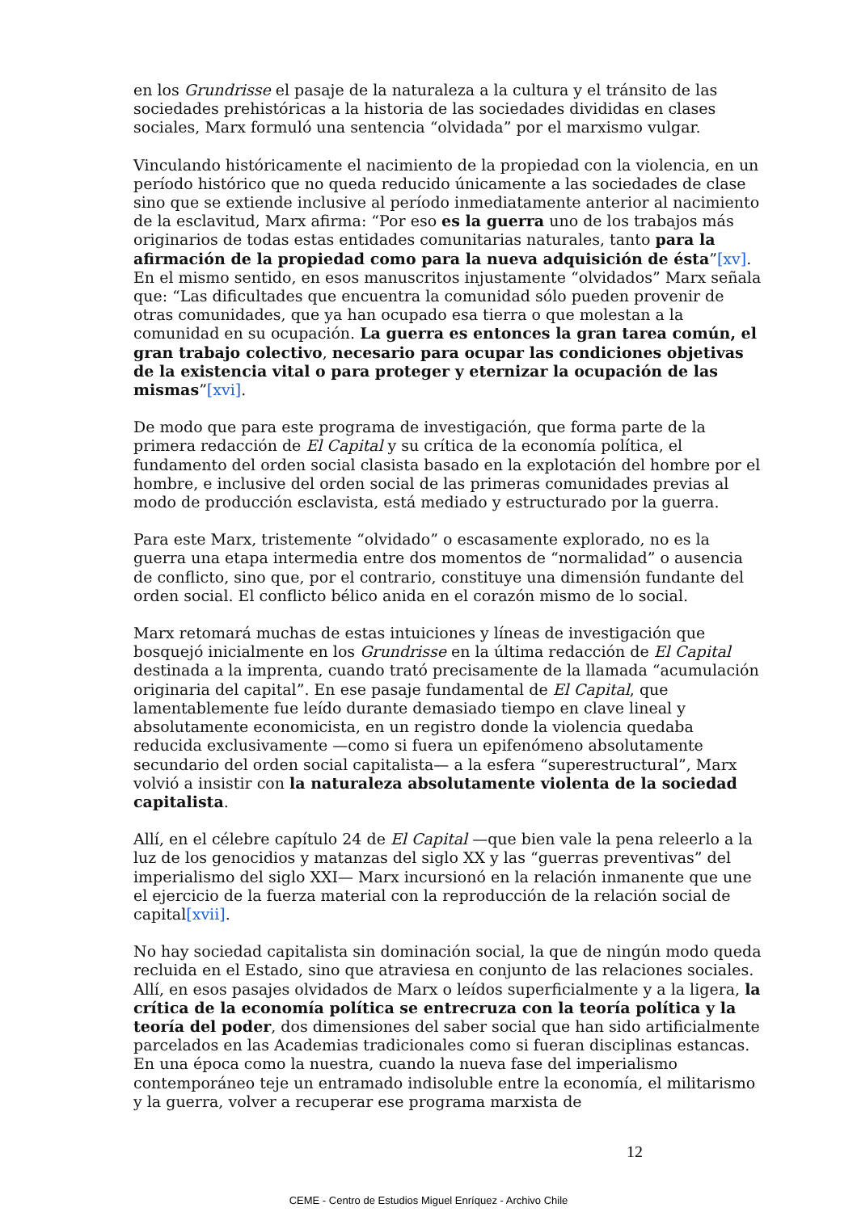en los Grundrisse el pasaje de la naturaleza a la cultura y el tránsito de las sociedades prehistóricas a la historia de las sociedades divididas en clases sociales, Marx formuló una sentencia “olvidada” por el marxismo vulgar.
Vinculando históricamente el nacimiento de la propiedad con la violencia, en un período histórico que no queda reducido únicamente a las sociedades de clase sino que se extiende inclusive al período inmediatamente anterior al nacimiento de la esclavitud, Marx afirma: “Por eso es la guerra uno de los trabajos más originarios de todas estas entidades comunitarias naturales, tanto para la afirmación de la propiedad como para la nueva adquisición de ésta”[xv]. En el mismo sentido, en esos manuscritos injustamente “olvidados” Marx señala que: “Las dificultades que encuentra la comunidad sólo pueden provenir de otras comunidades, que ya han ocupado esa tierra o que molestan a la comunidad en su ocupación. La guerra es entonces la gran tarea común, el gran trabajo colectivo, necesario para ocupar las condiciones objetivas de la existencia vital o para proteger y eternizar la ocupación de las mismas”[xvi].
De modo que para este programa de investigación, que forma parte de la primera redacción de El Capital y su crítica de la economía política, el fundamento del orden social clasista basado en la explotación del hombre por el hombre, e inclusive del orden social de las primeras comunidades previas al modo de producción esclavista, está mediado y estructurado por la guerra.
Para este Marx, tristemente “olvidado” o escasamente explorado, no es la guerra una etapa intermedia entre dos momentos de “normalidad” o ausencia de conflicto, sino que, por el contrario, constituye una dimensión fundante del orden social. El conflicto bélico anida en el corazón mismo de lo social.
Marx retomará muchas de estas intuiciones y líneas de investigación que bosquejó inicialmente en los Grundrisse en la última redacción de El Capital destinada a la imprenta, cuando trató precisamente de la llamada “acumulación originaria del capital”. En ese pasaje fundamental de El Capital, que lamentablemente fue leído durante demasiado tiempo en clave lineal y absolutamente economicista, en un registro donde la violencia quedaba reducida exclusivamente —como si fuera un epifenómeno absolutamente secundario del orden social capitalista— a la esfera “superestructural”, Marx volvió a insistir con la naturaleza absolutamente violenta de la sociedad capitalista.
Allí, en el célebre capítulo 24 de El Capital —que bien vale la pena releerlo a la luz de los genocidios y matanzas del siglo XX y las “guerras preventivas” del imperialismo del siglo XXI— Marx incursionó en la relación inmanente que une el ejercicio de la fuerza material con la reproducción de la relación social de capital[xvii].
No hay sociedad capitalista sin dominación social, la que de ningún modo queda recluida en el Estado, sino que atraviesa en conjunto de las relaciones sociales. Allí, en esos pasajes olvidados de Marx o leídos superficialmente y a la ligera, la crítica de la economía política se entrecruza con la teoría política y la teoría del poder, dos dimensiones del saber social que han sido artificialmente parcelados en las Academias tradicionales como si fueran disciplinas estancas. En una época como la nuestra, cuando la nueva fase del imperialismo contemporáneo teje un entramado indisoluble entre la economía, el militarismo y la guerra, volver a recuperar ese programa marxista de
12
CEME - Centro de Estudios Miguel Enríquez - Archivo Chile